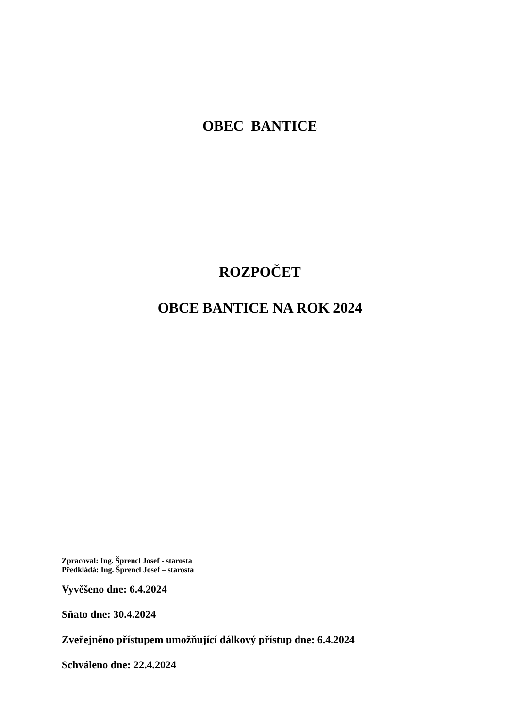OBEC BANTICE
ROZPOČET
OBCE BANTICE NA ROK 2024
Zpracoval: Ing. Šprencl Josef - starosta
Předkládá: Ing. Šprencl Josef – starosta
Vyvěšeno dne: 6.4.2024
Sňato dne: 30.4.2024
Zveřejněno přístupem umožňující dálkový přístup dne: 6.4.2024
Schváleno dne: 22.4.2024